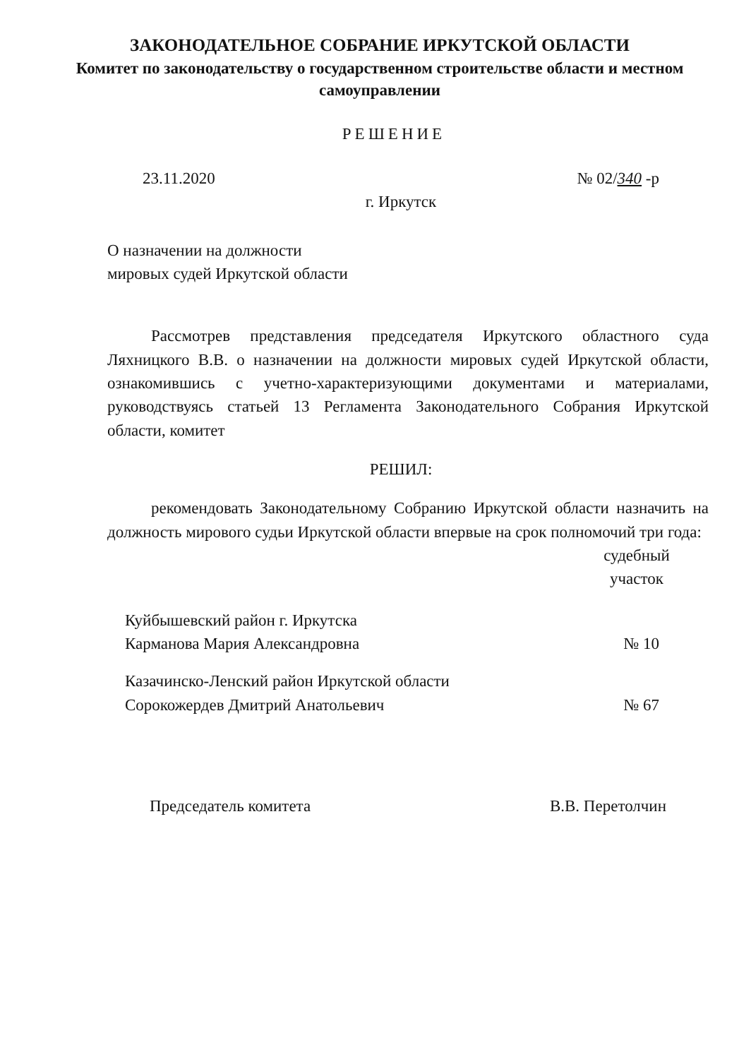ЗАКОНОДАТЕЛЬНОЕ СОБРАНИЕ ИРКУТСКОЙ ОБЛАСТИ
Комитет по законодательству о государственном строительстве области и местном самоуправлении
РЕШЕНИЕ
23.11.2020 № 02/340 -р
г. Иркутск
О назначении на должности
мировых судей Иркутской области
Рассмотрев представления председателя Иркутского областного суда Ляхницкого В.В. о назначении на должности мировых судей Иркутской области, ознакомившись с учетно-характеризующими документами и материалами, руководствуясь статьей 13 Регламента Законодательного Собрания Иркутской области, комитет
РЕШИЛ:
рекомендовать Законодательному Собранию Иркутской области назначить на должность мирового судьи Иркутской области впервые на срок полномочий три года:
судебный
участок
Куйбышевский район г. Иркутска
Карманова Мария Александровна № 10
Казачинско-Ленский район Иркутской области
Сорокожердев Дмитрий Анатольевич № 67
Председатель комитета В.В. Перетолчин